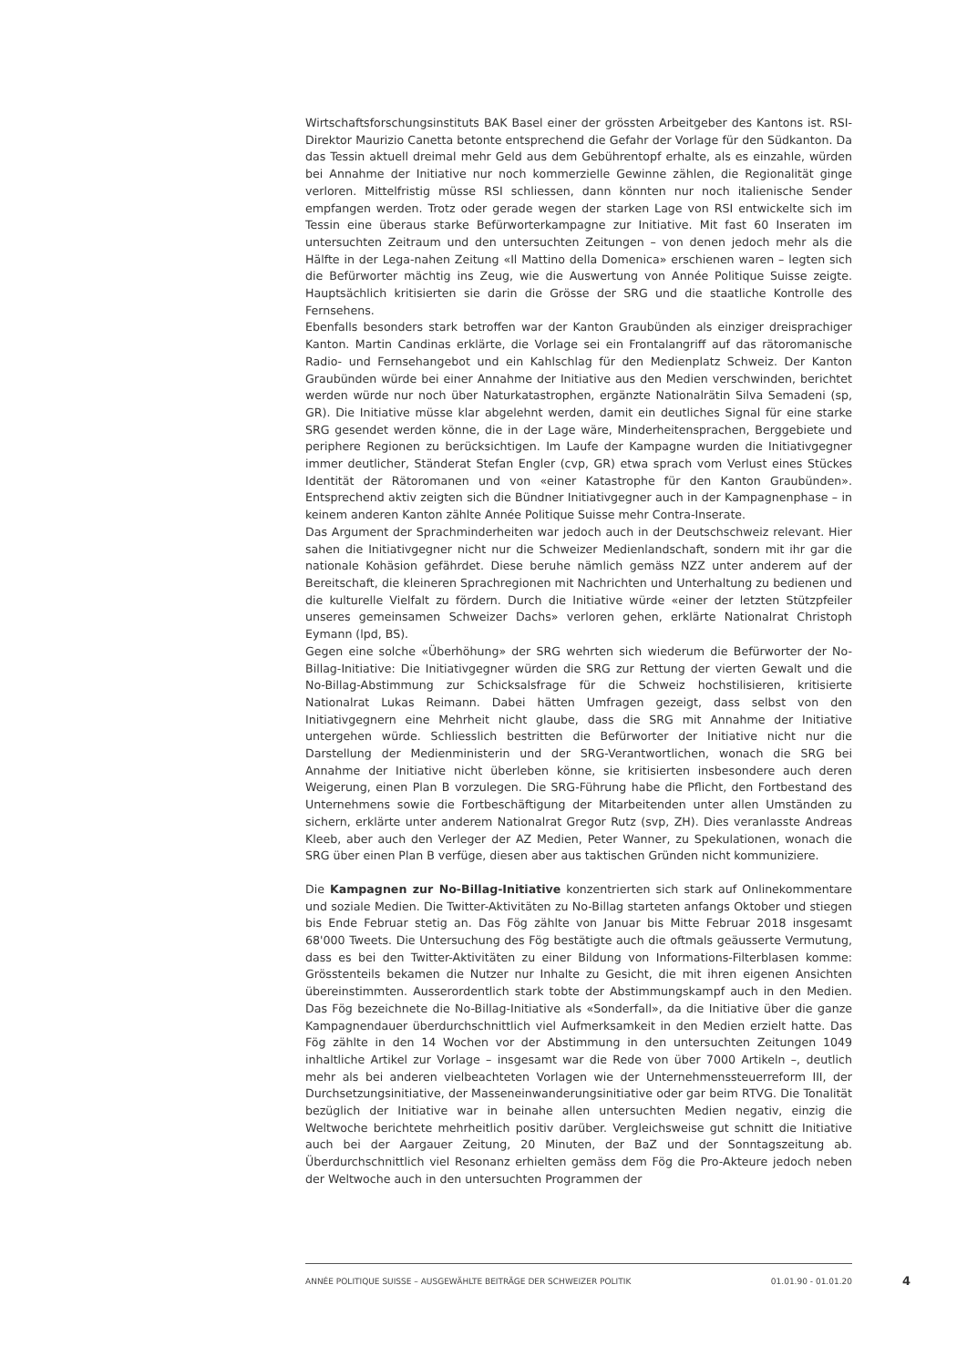Wirtschaftsforschungsinstituts BAK Basel einer der grössten Arbeitgeber des Kantons ist. RSI-Direktor Maurizio Canetta betonte entsprechend die Gefahr der Vorlage für den Südkanton. Da das Tessin aktuell dreimal mehr Geld aus dem Gebührentopf erhalte, als es einzahle, würden bei Annahme der Initiative nur noch kommerzielle Gewinne zählen, die Regionalität ginge verloren. Mittelfristig müsse RSI schliessen, dann könnten nur noch italienische Sender empfangen werden. Trotz oder gerade wegen der starken Lage von RSI entwickelte sich im Tessin eine überaus starke Befürworterkampagne zur Initiative. Mit fast 60 Inseraten im untersuchten Zeitraum und den untersuchten Zeitungen – von denen jedoch mehr als die Hälfte in der Lega-nahen Zeitung «Il Mattino della Domenica» erschienen waren – legten sich die Befürworter mächtig ins Zeug, wie die Auswertung von Année Politique Suisse zeigte. Hauptsächlich kritisierten sie darin die Grösse der SRG und die staatliche Kontrolle des Fernsehens.
Ebenfalls besonders stark betroffen war der Kanton Graubünden als einziger dreisprachiger Kanton. Martin Candinas erklärte, die Vorlage sei ein Frontalangriff auf das rätoromanische Radio- und Fernsehangebot und ein Kahlschlag für den Medienplatz Schweiz. Der Kanton Graubünden würde bei einer Annahme der Initiative aus den Medien verschwinden, berichtet werden würde nur noch über Naturkatastrophen, ergänzte Nationalrätin Silva Semadeni (sp, GR). Die Initiative müsse klar abgelehnt werden, damit ein deutliches Signal für eine starke SRG gesendet werden könne, die in der Lage wäre, Minderheitensprachen, Berggebiete und periphere Regionen zu berücksichtigen. Im Laufe der Kampagne wurden die Initiativgegner immer deutlicher, Ständerat Stefan Engler (cvp, GR) etwa sprach vom Verlust eines Stückes Identität der Rätoromanen und von «einer Katastrophe für den Kanton Graubünden». Entsprechend aktiv zeigten sich die Bündner Initiativgegner auch in der Kampagnenphase – in keinem anderen Kanton zählte Année Politique Suisse mehr Contra-Inserate.
Das Argument der Sprachminderheiten war jedoch auch in der Deutschschweiz relevant. Hier sahen die Initiativgegner nicht nur die Schweizer Medienlandschaft, sondern mit ihr gar die nationale Kohäsion gefährdet. Diese beruhe nämlich gemäss NZZ unter anderem auf der Bereitschaft, die kleineren Sprachregionen mit Nachrichten und Unterhaltung zu bedienen und die kulturelle Vielfalt zu fördern. Durch die Initiative würde «einer der letzten Stützpfeiler unseres gemeinsamen Schweizer Dachs» verloren gehen, erklärte Nationalrat Christoph Eymann (lpd, BS).
Gegen eine solche «Überhöhung» der SRG wehrten sich wiederum die Befürworter der No-Billag-Initiative: Die Initiativgegner würden die SRG zur Rettung der vierten Gewalt und die No-Billag-Abstimmung zur Schicksalsfrage für die Schweiz hochstilisieren, kritisierte Nationalrat Lukas Reimann. Dabei hätten Umfragen gezeigt, dass selbst von den Initiativgegnern eine Mehrheit nicht glaube, dass die SRG mit Annahme der Initiative untergehen würde. Schliesslich bestritten die Befürworter der Initiative nicht nur die Darstellung der Medienministerin und der SRG-Verantwortlichen, wonach die SRG bei Annahme der Initiative nicht überleben könne, sie kritisierten insbesondere auch deren Weigerung, einen Plan B vorzulegen. Die SRG-Führung habe die Pflicht, den Fortbestand des Unternehmens sowie die Fortbeschäftigung der Mitarbeitenden unter allen Umständen zu sichern, erklärte unter anderem Nationalrat Gregor Rutz (svp, ZH). Dies veranlasste Andreas Kleeb, aber auch den Verleger der AZ Medien, Peter Wanner, zu Spekulationen, wonach die SRG über einen Plan B verfüge, diesen aber aus taktischen Gründen nicht kommuniziere.
Die Kampagnen zur No-Billag-Initiative konzentrierten sich stark auf Onlinekommentare und soziale Medien. Die Twitter-Aktivitäten zu No-Billag starteten anfangs Oktober und stiegen bis Ende Februar stetig an. Das Fög zählte von Januar bis Mitte Februar 2018 insgesamt 68'000 Tweets. Die Untersuchung des Fög bestätigte auch die oftmals geäusserte Vermutung, dass es bei den Twitter-Aktivitäten zu einer Bildung von Informations-Filterblasen komme: Grösstenteils bekamen die Nutzer nur Inhalte zu Gesicht, die mit ihren eigenen Ansichten übereinstimmten. Ausserordentlich stark tobte der Abstimmungskampf auch in den Medien. Das Fög bezeichnete die No-Billag-Initiative als «Sonderfall», da die Initiative über die ganze Kampagnendauer überdurchschnittlich viel Aufmerksamkeit in den Medien erzielt hatte. Das Fög zählte in den 14 Wochen vor der Abstimmung in den untersuchten Zeitungen 1049 inhaltliche Artikel zur Vorlage – insgesamt war die Rede von über 7000 Artikeln –, deutlich mehr als bei anderen vielbeachteten Vorlagen wie der Unternehmenssteuerreform III, der Durchsetzungsinitiative, der Masseneinwanderungsinitiative oder gar beim RTVG. Die Tonalität bezüglich der Initiative war in beinahe allen untersuchten Medien negativ, einzig die Weltwoche berichtete mehrheitlich positiv darüber. Vergleichsweise gut schnitt die Initiative auch bei der Aargauer Zeitung, 20 Minuten, der BaZ und der Sonntagszeitung ab. Überdurchschnittlich viel Resonanz erhielten gemäss dem Fög die Pro-Akteure jedoch neben der Weltwoche auch in den untersuchten Programmen der
ANNÉE POLITIQUE SUISSE – AUSGEWÄHLTE BEITRÄGE DER SCHWEIZER POLITIK 01.01.90 - 01.01.20
4